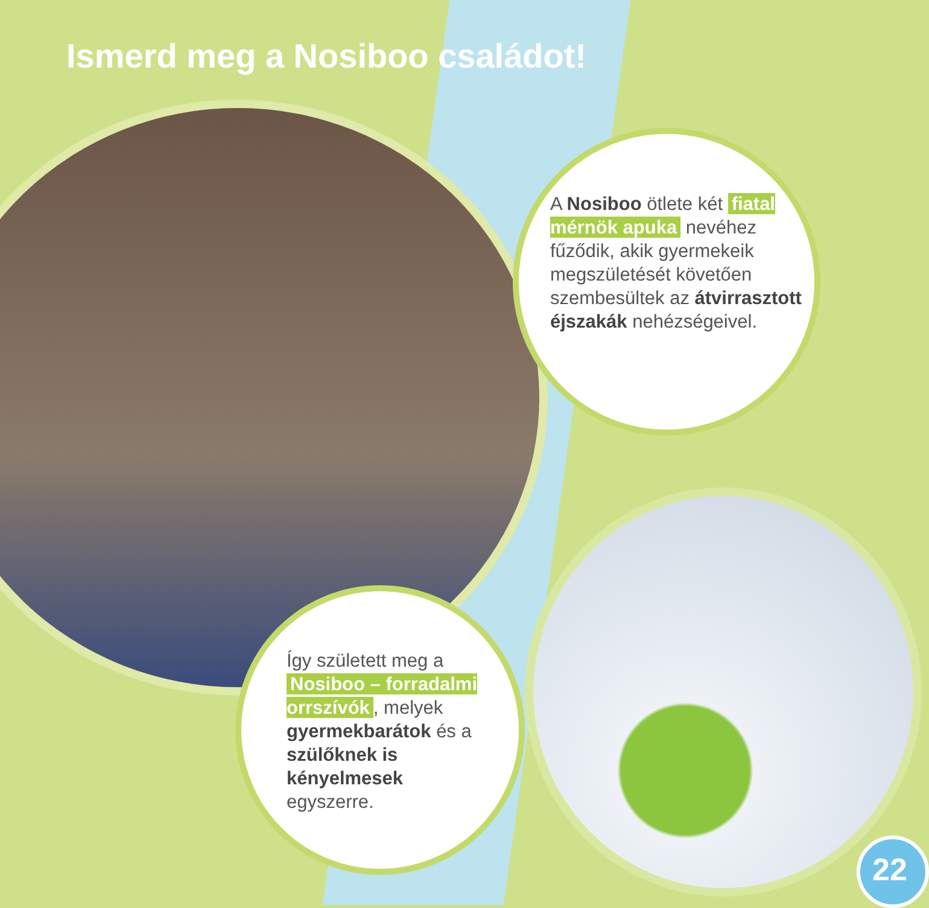Ismerd meg a Nosiboo családot!
A Nosiboo ötlete két fiatal mérnök apuka nevéhez fűződik, akik gyermekeik megszületését követően szembesültek az átvirrasztott éjszakák nehézségeivel.
Így született meg a Nosiboo – forradalmi orrszívók, melyek gyermekbarátok és a szülőknek is kényelmesek egyszerre.
22